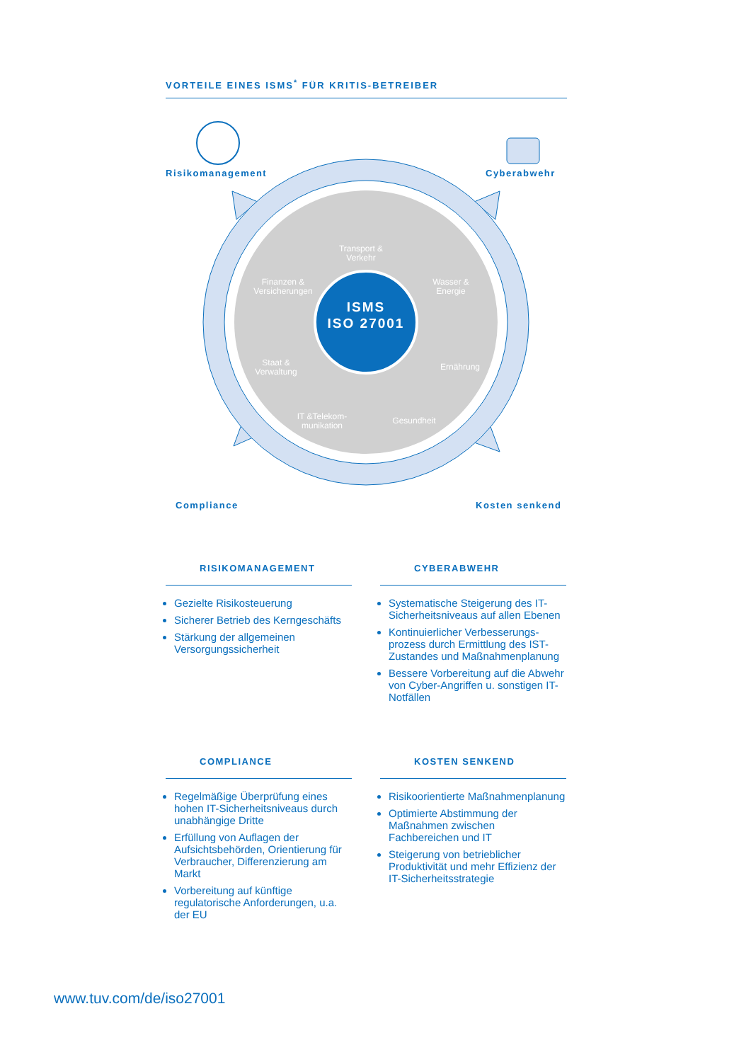VORTEILE EINES ISMS<sup>*</sup> FÜR KRITIS-BETREIBER
Risikomanagement Cyberabwehr
Compliance Kosten senkend
ISMS
ISO 27001
Transport & Verkehr
Finanzen & Versicherungen Wasser & Energie
Staat & Verwaltung Ernährung
IT &Telekom-munikation Gesundheit
RISIKOMANAGEMENT
Gezielte Risikosteuerung
Sicherer Betrieb des Kerngeschäfts
Stärkung der allgemeinen Versorgungssicherheit
CYBERABWEHR
Systematische Steigerung des IT-Sicherheitsniveaus auf allen Ebenen
Kontinuierlicher Verbesserungs-prozess durch Ermittlung des IST-Zustandes und Maßnahmenplanung
Bessere Vorbereitung auf die Abwehr von Cyber-Angriffen u. sonstigen IT-Notfällen
COMPLIANCE
Regelmäßige Überprüfung eines hohen IT-Sicherheitsniveaus durch unabhängige Dritte
Erfüllung von Auflagen der Aufsichtsbehörden, Orientierung für Verbraucher, Differenzierung am Markt
Vorbereitung auf künftige regulatorische Anforderungen, u.a. der EU
KOSTEN SENKEND
Risikoorientierte Maßnahmenplanung
Optimierte Abstimmung der Maßnahmen zwischen Fachbereichen und IT
Steigerung von betrieblicher Produktivität und mehr Effizienz der IT-Sicherheitsstrategie
www.tuv.com/de/iso27001